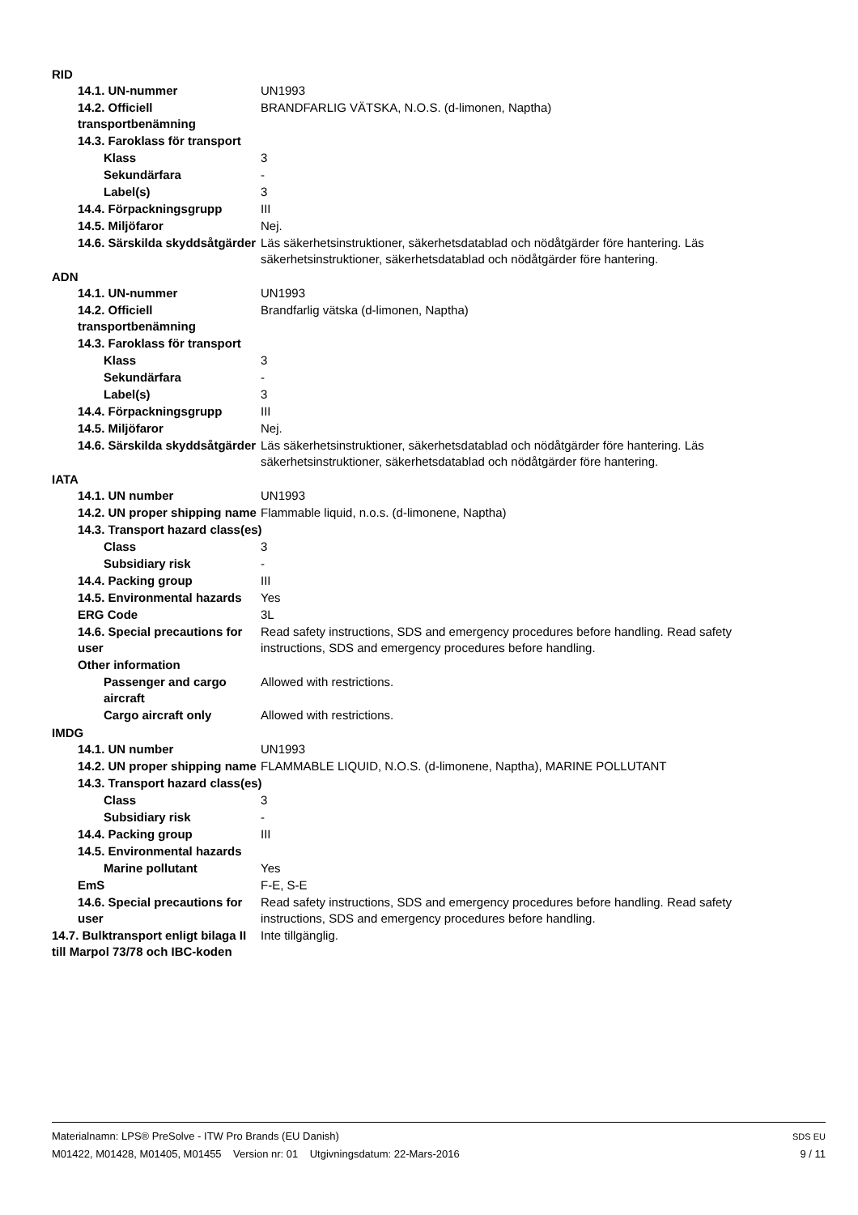RID
14.1. UN-nummer UN1993
14.2. Officiell transportbenämning
BRANDFARLIG VÄTSKA, N.O.S. (d-limonen, Naptha)
14.3. Faroklass för transport
Klass 3
Sekundärfara -
Label(s) 3
14.4. Förpackningsgrupp III
14.5. Miljöfaror Nej.
14.6. Särskilda skyddsåtgärder
Läs säkerhetsinstruktioner, säkerhetsdatablad och nödåtgärder före hantering. Läs säkerhetsinstruktioner, säkerhetsdatablad och nödåtgärder före hantering.
ADN
14.1. UN-nummer UN1993
14.2. Officiell transportbenämning
Brandfarlig vätska (d-limonen, Naptha)
14.3. Faroklass för transport
Klass 3
Sekundärfara -
Label(s) 3
14.4. Förpackningsgrupp III
14.5. Miljöfaror Nej.
14.6. Särskilda skyddsåtgärder
Läs säkerhetsinstruktioner, säkerhetsdatablad och nödåtgärder före hantering. Läs säkerhetsinstruktioner, säkerhetsdatablad och nödåtgärder före hantering.
IATA
14.1. UN number UN1993
14.2. UN proper shipping name
Flammable liquid, n.o.s. (d-limonene, Naptha)
14.3. Transport hazard class(es)
Class 3
Subsidiary risk -
14.4. Packing group III
14.5. Environmental hazards
Yes
ERG Code 3L
14.6. Special precautions for user
Read safety instructions, SDS and emergency procedures before handling. Read safety instructions, SDS and emergency procedures before handling.
Other information
Passenger and cargo aircraft
Allowed with restrictions.
Cargo aircraft only Allowed with restrictions.
IMDG
14.1. UN number UN1993
14.2. UN proper shipping name
FLAMMABLE LIQUID, N.O.S. (d-limonene, Naptha), MARINE POLLUTANT
14.3. Transport hazard class(es)
Class 3
Subsidiary risk -
14.4. Packing group III
14.5. Environmental hazards
Marine pollutant Yes
EmS F-E, S-E
14.6. Special precautions for user
Read safety instructions, SDS and emergency procedures before handling. Read safety instructions, SDS and emergency procedures before handling.
14.7. Bulktransport enligt bilaga II till Marpol 73/78 och IBC-koden
Inte tillgänglig.
Materialnamn: LPS® PreSolve - ITW Pro Brands (EU Danish)
M01422, M01428, M01405, M01455 Version nr: 01 Utgivningsdatum: 22-Mars-2016
SDS EU
9 / 11